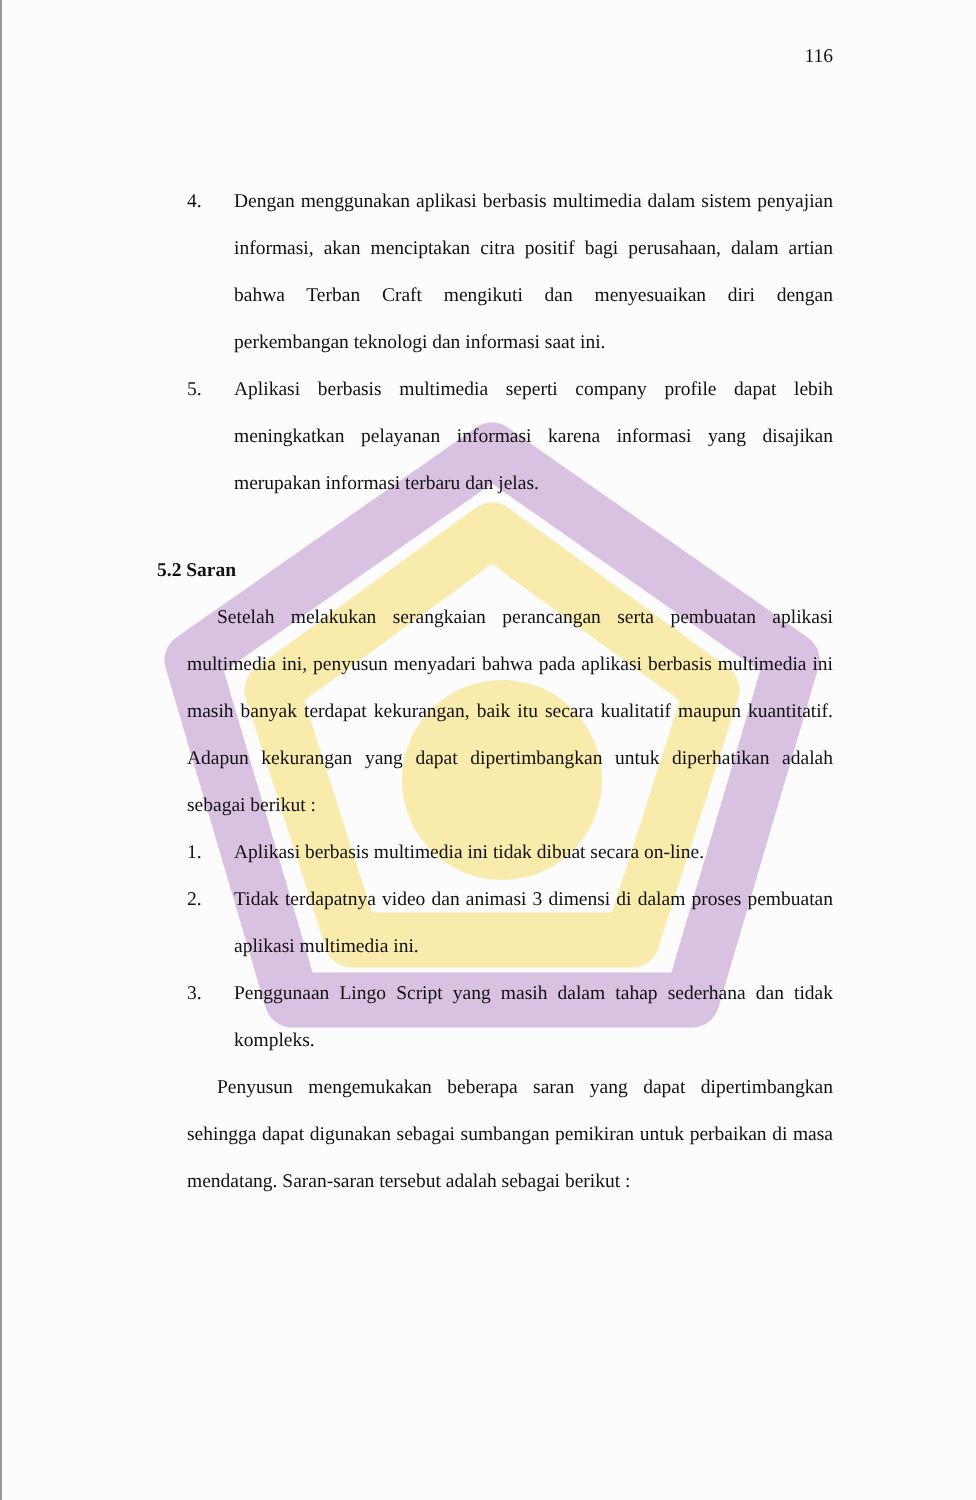116
4. Dengan menggunakan aplikasi berbasis multimedia dalam sistem penyajian informasi, akan menciptakan citra positif bagi perusahaan, dalam artian bahwa Terban Craft mengikuti dan menyesuaikan diri dengan perkembangan teknologi dan informasi saat ini.
5. Aplikasi berbasis multimedia seperti company profile dapat lebih meningkatkan pelayanan informasi karena informasi yang disajikan merupakan informasi terbaru dan jelas.
5.2 Saran
Setelah melakukan serangkaian perancangan serta pembuatan aplikasi multimedia ini, penyusun menyadari bahwa pada aplikasi berbasis multimedia ini masih banyak terdapat kekurangan, baik itu secara kualitatif maupun kuantitatif. Adapun kekurangan yang dapat dipertimbangkan untuk diperhatikan adalah sebagai berikut :
1. Aplikasi berbasis multimedia ini tidak dibuat secara on-line.
2. Tidak terdapatnya video dan animasi 3 dimensi di dalam proses pembuatan aplikasi multimedia ini.
3. Penggunaan Lingo Script yang masih dalam tahap sederhana dan tidak kompleks.
Penyusun mengemukakan beberapa saran yang dapat dipertimbangkan sehingga dapat digunakan sebagai sumbangan pemikiran untuk perbaikan di masa mendatang. Saran-saran tersebut adalah sebagai berikut :